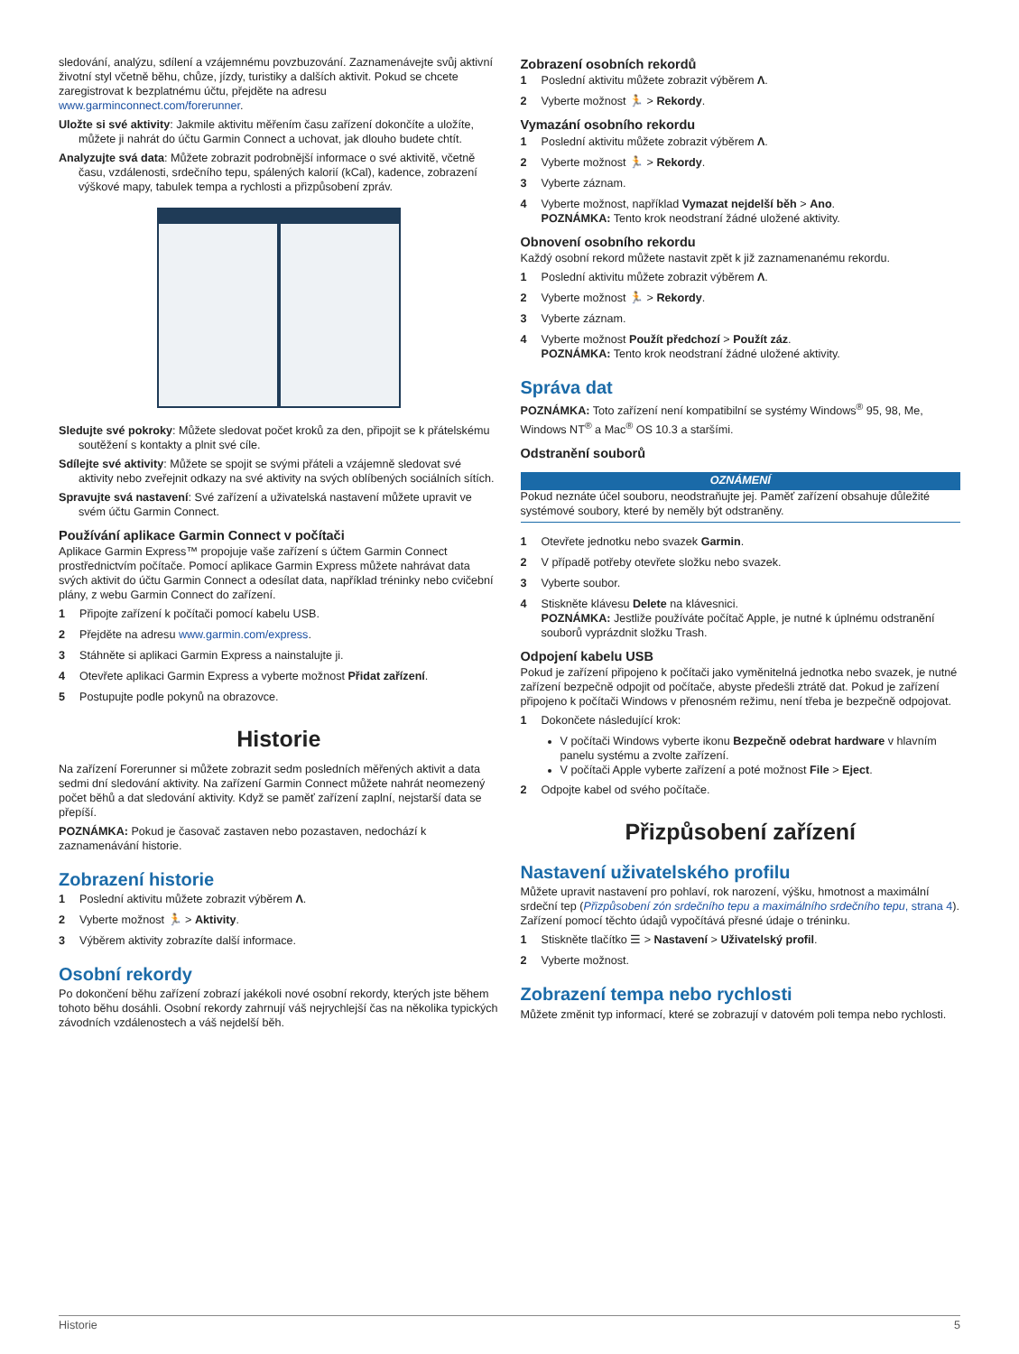sledování, analýzu, sdílení a vzájemnému povzbuzování. Zaznamenávejte svůj aktivní životní styl včetně běhu, chůze, jízdy, turistiky a dalších aktivit. Pokud se chcete zaregistrovat k bezplatnému účtu, přejděte na adresu www.garminconnect.com/forerunner.
Uložte si své aktivity: Jakmile aktivitu měřením času zařízení dokončíte a uložíte, můžete ji nahrát do účtu Garmin Connect a uchovat, jak dlouho budete chtít.
Analyzujte svá data: Můžete zobrazit podrobnější informace o své aktivitě, včetně času, vzdálenosti, srdečního tepu, spálených kalorií (kCal), kadence, zobrazení výškové mapy, tabulek tempa a rychlosti a přizpůsobení zpráv.
Sledujte své pokroky: Můžete sledovat počet kroků za den, připojit se k přátelskému soutěžení s kontakty a plnit své cíle.
Sdílejte své aktivity: Můžete se spojit se svými přáteli a vzájemně sledovat své aktivity nebo zveřejnit odkazy na své aktivity na svých oblíbených sociálních sítích.
Spravujte svá nastavení: Své zařízení a uživatelská nastavení můžete upravit ve svém účtu Garmin Connect.
Používání aplikace Garmin Connect v počítači
Aplikace Garmin Express™ propojuje vaše zařízení s účtem Garmin Connect prostřednictvím počítače. Pomocí aplikace Garmin Express můžete nahrávat data svých aktivit do účtu Garmin Connect a odesílat data, například tréninky nebo cvičební plány, z webu Garmin Connect do zařízení.
1 Připojte zařízení k počítači pomocí kabelu USB.
2 Přejděte na adresu www.garmin.com/express.
3 Stáhněte si aplikaci Garmin Express a nainstalujte ji.
4 Otevřete aplikaci Garmin Express a vyberte možnost Přidat zařízení.
5 Postupujte podle pokynů na obrazovce.
Historie
Na zařízení Forerunner si můžete zobrazit sedm posledních měřených aktivit a data sedmi dní sledování aktivity. Na zařízení Garmin Connect můžete nahrát neomezený počet běhů a dat sledování aktivity. Když se paměť zařízení zaplní, nejstarší data se přepíší.
POZNÁMKA: Pokud je časovač zastaven nebo pozastaven, nedochází k zaznamenávání historie.
Zobrazení historie
1 Poslední aktivitu můžete zobrazit výběrem Λ.
2 Vyberte možnost 🏃 > Aktivity.
3 Výběrem aktivity zobrazíte další informace.
Osobní rekordy
Po dokončení běhu zařízení zobrazí jakékoli nové osobní rekordy, kterých jste během tohoto běhu dosáhli. Osobní rekordy zahrnují váš nejrychlejší čas na několika typických závodních vzdálenostech a váš nejdelší běh.
Zobrazení osobních rekordů
1 Poslední aktivitu můžete zobrazit výběrem Λ.
2 Vyberte možnost 🏃 > Rekordy.
Vymazání osobního rekordu
1 Poslední aktivitu můžete zobrazit výběrem Λ.
2 Vyberte možnost 🏃 > Rekordy.
3 Vyberte záznam.
4 Vyberte možnost, například Vymazat nejdelší běh > Ano.
POZNÁMKA: Tento krok neodstraní žádné uložené aktivity.
Obnovení osobního rekordu
Každý osobní rekord můžete nastavit zpět k již zaznamenanému rekordu.
1 Poslední aktivitu můžete zobrazit výběrem Λ.
2 Vyberte možnost 🏃 > Rekordy.
3 Vyberte záznam.
4 Vyberte možnost Použít předchozí > Použít záz.
POZNÁMKA: Tento krok neodstraní žádné uložené aktivity.
Správa dat
POZNÁMKA: Toto zařízení není kompatibilní se systémy Windows<sup>®</sup> 95, 98, Me, Windows NT<sup>®</sup> a Mac<sup>®</sup> OS 10.3 a staršími.
Odstranění souborů
OZNÁMENÍ
Pokud neznáte účel souboru, neodstraňujte jej. Paměť zařízení obsahuje důležité systémové soubory, které by neměly být odstraněny.
1 Otevřete jednotku nebo svazek Garmin.
2 V případě potřeby otevřete složku nebo svazek.
3 Vyberte soubor.
4 Stiskněte klávesu Delete na klávesnici.
POZNÁMKA: Jestliže používáte počítač Apple, je nutné k úplnému odstranění souborů vyprázdnit složku Trash.
Odpojení kabelu USB
Pokud je zařízení připojeno k počítači jako vyměnitelná jednotka nebo svazek, je nutné zařízení bezpečně odpojit od počítače, abyste předešli ztrátě dat. Pokud je zařízení připojeno k počítači Windows v přenosném režimu, není třeba je bezpečně odpojovat.
1 Dokončete následující krok:
V počítači Windows vyberte ikonu Bezpečně odebrat hardware v hlavním panelu systému a zvolte zařízení.
V počítači Apple vyberte zařízení a poté možnost File > Eject.
2 Odpojte kabel od svého počítače.
Přizpůsobení zařízení
Nastavení uživatelského profilu
Můžete upravit nastavení pro pohlaví, rok narození, výšku, hmotnost a maximální srdeční tep (Přizpůsobení zón srdečního tepu a maximálního srdečního tepu, strana 4). Zařízení pomocí těchto údajů vypočítává přesné údaje o tréninku.
1 Stiskněte tlačítko ☰ > Nastavení > Uživatelský profil.
2 Vyberte možnost.
Zobrazení tempa nebo rychlosti
Můžete změnit typ informací, které se zobrazují v datovém poli tempa nebo rychlosti.
Historie 5